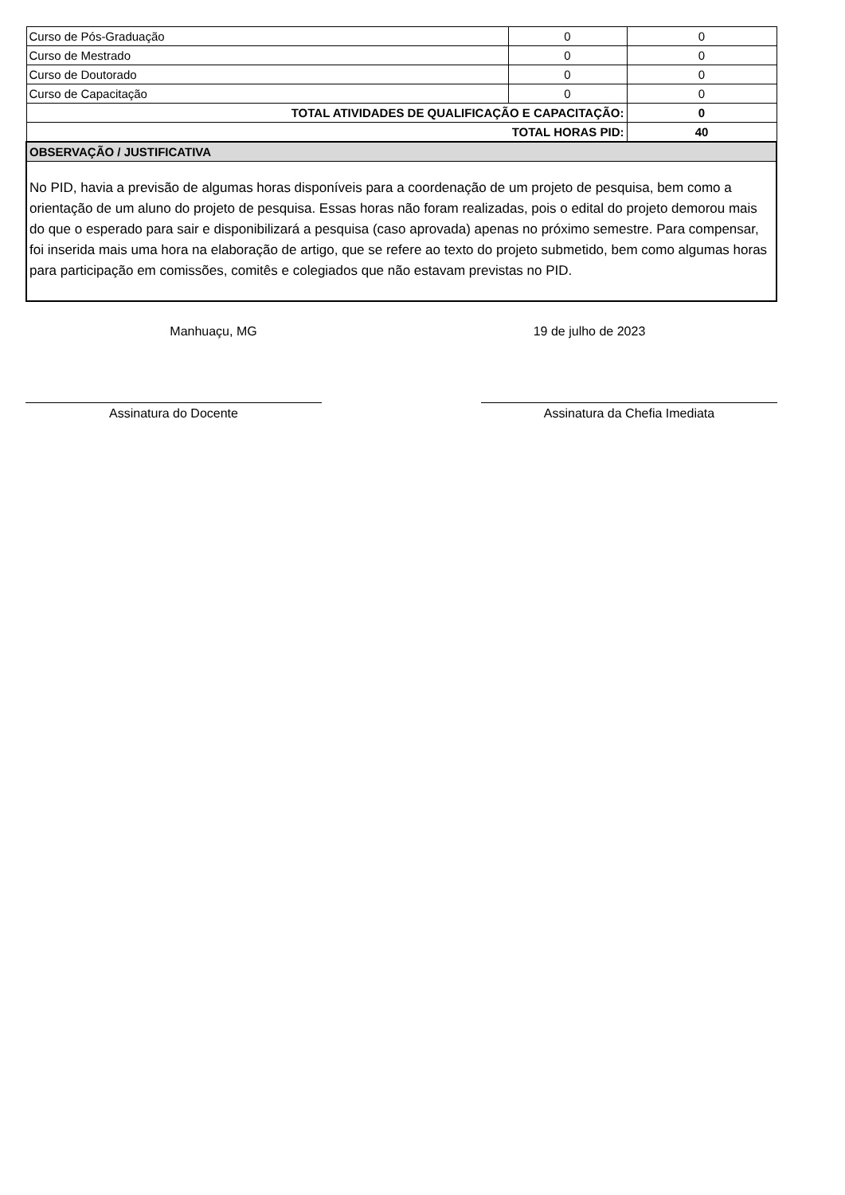| Curso de Pós-Graduação | 0 | 0 |
| Curso de Mestrado | 0 | 0 |
| Curso de Doutorado | 0 | 0 |
| Curso de Capacitação | 0 | 0 |
| TOTAL ATIVIDADES DE QUALIFICAÇÃO E CAPACITAÇÃO: | | 0 |
| TOTAL HORAS PID: | | 40 |
| OBSERVAÇÃO / JUSTIFICATIVA | | |
| No PID, havia a previsão de algumas horas disponíveis para a coordenação de um projeto de pesquisa, bem como a orientação de um aluno do projeto de pesquisa. Essas horas não foram realizadas, pois o edital do projeto demorou mais do que o esperado para sair e disponibilizará a pesquisa (caso aprovada) apenas no próximo semestre. Para compensar, foi inserida mais uma hora na elaboração de artigo, que se refere ao texto do projeto submetido, bem como algumas horas para participação em comissões, comitês e colegiados que não estavam previstas no PID. | | |
Manhuaçu, MG 19 de julho de 2023
Assinatura do Docente Assinatura da Chefia Imediata